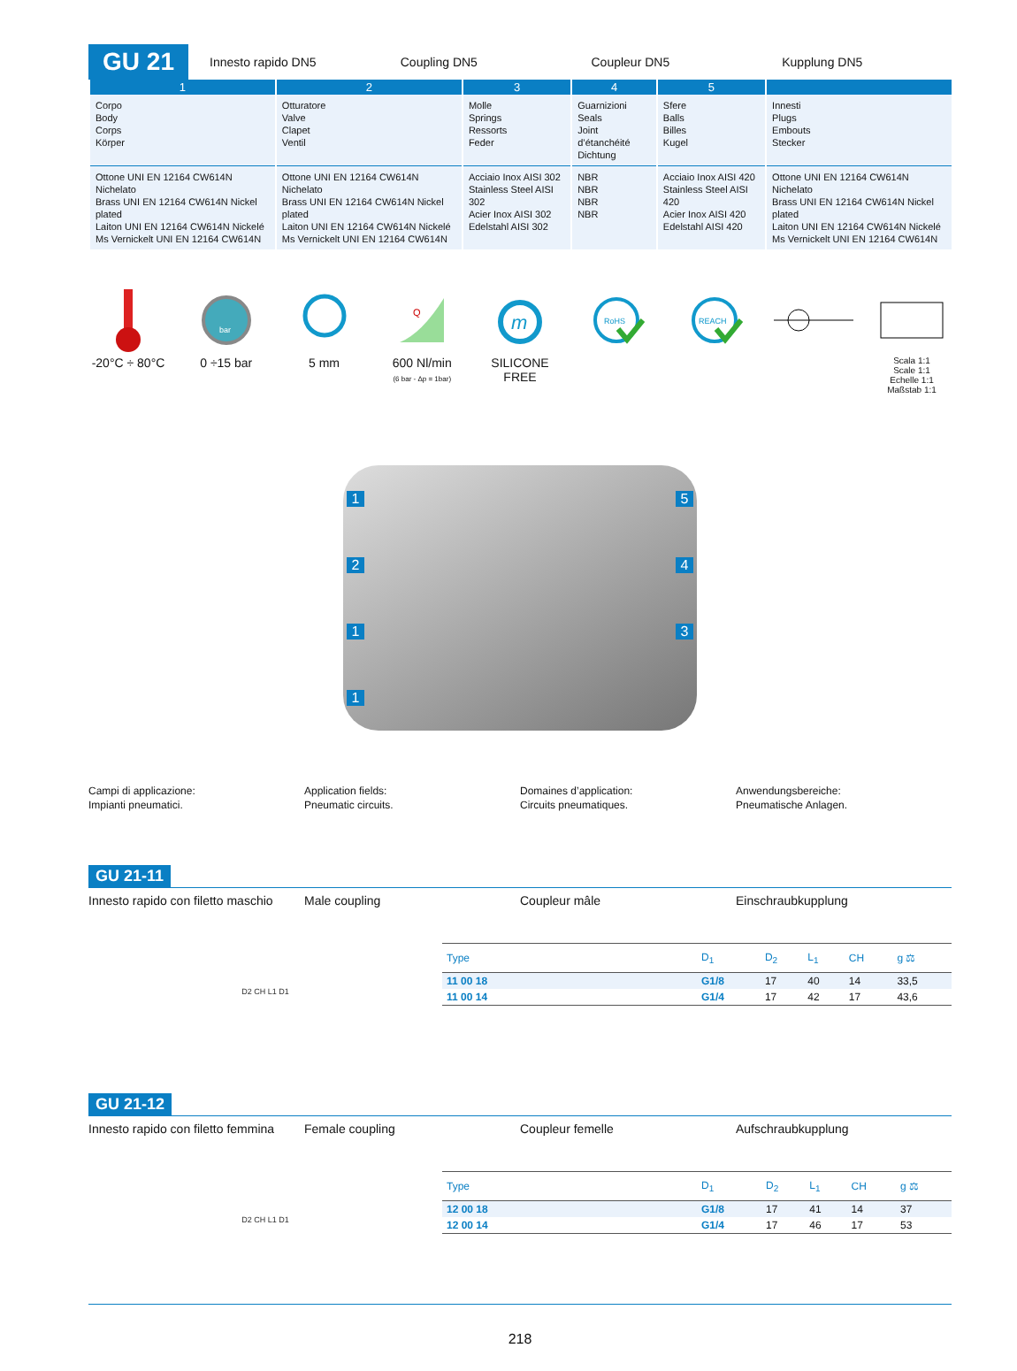GU 21
Innesto rapido DN5
Coupling DN5
Coupleur DN5
Kupplung DN5
| 1 | 2 | 3 | 4 | 5 | |
| --- | --- | --- | --- | --- | --- |
| Corpo Body Corps Körper | Otturatore Valve Clapet Ventil | Molle Springs Ressorts Feder | Guarnizioni Seals Joint d’étanchéité Dichtung | Sfere Balls Billes Kugel | Innesti Plugs Embouts Stecker |
| Ottone UNI EN 12164 CW614N Nichelato Brass UNI EN 12164 CW614N Nickel plated Laiton UNI EN 12164 CW614N Nickelé Ms Vernickelt UNI EN 12164 CW614N | Ottone UNI EN 12164 CW614N Nichelato Brass UNI EN 12164 CW614N Nickel plated Laiton UNI EN 12164 CW614N Nickelé Ms Vernickelt UNI EN 12164 CW614N | Acciaio Inox AISI 302 Stainless Steel AISI 302 Acier Inox AISI 302 Edelstahl AISI 302 | NBR NBR NBR NBR | Acciaio Inox AISI 420 Stainless Steel AISI 420 Acier Inox AISI 420 Edelstahl AISI 420 | Ottone UNI EN 12164 CW614N Nichelato Brass UNI EN 12164 CW614N Nickel plated Laiton UNI EN 12164 CW614N Nickelé Ms Vernickelt UNI EN 12164 CW614N |
-20°C ÷ 80°C
bar
0 ÷15 bar
5 mm
Q
600 Nl/min
(6 bar - Δp = 1bar)
m
SILICONE FREE
RoHS
REACH
Scala 1:1
Scale 1:1
Echelle 1:1
Maßstab 1:1
1 5
2 4
1 3
1
Campi di applicazione:
Impianti pneumatici.
Application fields:
Pneumatic circuits.
Domaines d’application:
Circuits pneumatiques.
Anwendungsbereiche:
Pneumatische Anlagen.
GU 21-11
Innesto rapido con filetto maschio
Male coupling Coupleur mâle Einschraubkupplung
D2 CH L1 D1
| Type | D<sub>1</sub> | D<sub>2</sub> | L<sub>1</sub> | CH | g ⚖ |
| --- | --- | --- | --- | --- | --- |
| 11 00 18 | G1/8 | 17 | 40 | 14 | 33,5 |
| 11 00 14 | G1/4 | 17 | 42 | 17 | 43,6 |
GU 21-12
Innesto rapido con filetto femmina
Female coupling Coupleur femelle Aufschraubkupplung
D2 CH L1 D1
| Type | D<sub>1</sub> | D<sub>2</sub> | L<sub>1</sub> | CH | g ⚖ |
| --- | --- | --- | --- | --- | --- |
| 12 00 18 | G1/8 | 17 | 41 | 14 | 37 |
| 12 00 14 | G1/4 | 17 | 46 | 17 | 53 |
218